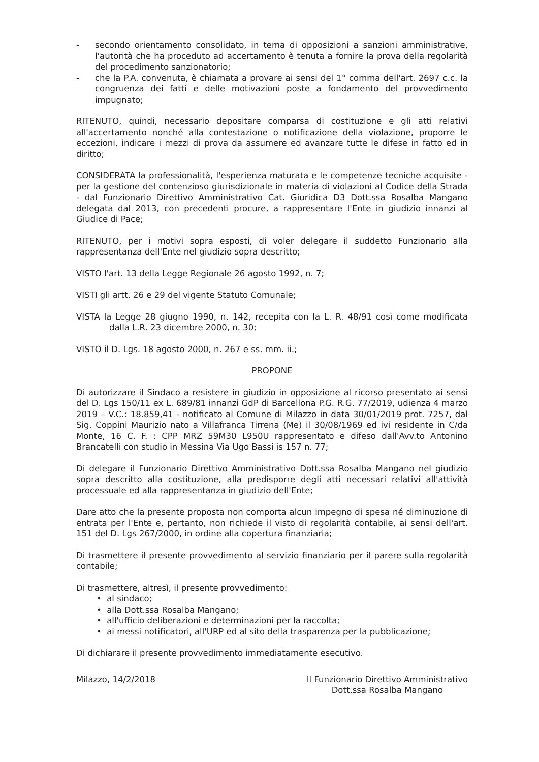- secondo orientamento consolidato, in tema di opposizioni a sanzioni amministrative, l'autorità che ha proceduto ad accertamento è tenuta a fornire la prova della regolarità del procedimento sanzionatorio;
- che la P.A. convenuta, è chiamata a provare ai sensi del 1° comma dell'art. 2697 c.c. la congruenza dei fatti e delle motivazioni poste a fondamento del provvedimento impugnato;
RITENUTO, quindi, necessario depositare comparsa di costituzione e gli atti relativi all'accertamento nonché alla contestazione o notificazione della violazione, proporre le eccezioni, indicare i mezzi di prova da assumere ed avanzare tutte le difese in fatto ed in diritto;
CONSIDERATA la professionalità, l'esperienza maturata e le competenze tecniche acquisite - per la gestione del contenzioso giurisdizionale in materia di violazioni al Codice della Strada - dal Funzionario Direttivo Amministrativo Cat. Giuridica D3 Dott.ssa Rosalba Mangano delegata dal 2013, con precedenti procure, a rappresentare l'Ente in giudizio innanzi al Giudice di Pace;
RITENUTO, per i motivi sopra esposti, di voler delegare il suddetto Funzionario alla rappresentanza dell'Ente nel giudizio sopra descritto;
VISTO l'art. 13 della Legge Regionale 26 agosto 1992, n. 7;
VISTI gli artt. 26 e 29 del vigente Statuto Comunale;
VISTA la Legge 28 giugno 1990, n. 142, recepita con la L. R. 48/91 così come modificata dalla L.R. 23 dicembre 2000, n. 30;
VISTO il D. Lgs. 18 agosto 2000, n. 267 e ss. mm. ii.;
PROPONE
Di autorizzare il Sindaco a resistere in giudizio in opposizione al ricorso presentato ai sensi del D. Lgs 150/11 ex L. 689/81 innanzi GdP di Barcellona P.G. R.G. 77/2019, udienza 4 marzo 2019 – V.C.: 18.859,41 - notificato al Comune di Milazzo in data 30/01/2019 prot. 7257, dal Sig. Coppini Maurizio nato a Villafranca Tirrena (Me) il 30/08/1969 ed ivi residente in C/da Monte, 16 C. F. : CPP MRZ 59M30 L950U rappresentato e difeso dall'Avv.to Antonino Brancatelli con studio in Messina Via Ugo Bassi is 157 n. 77;
Di delegare il Funzionario Direttivo Amministrativo Dott.ssa Rosalba Mangano nel giudizio sopra descritto alla costituzione, alla predisporre degli atti necessari relativi all'attività processuale ed alla rappresentanza in giudizio dell'Ente;
Dare atto che la presente proposta non comporta alcun impegno di spesa né diminuzione di entrata per l'Ente e, pertanto, non richiede il visto di regolarità contabile, ai sensi dell'art. 151 del D. Lgs 267/2000, in ordine alla copertura finanziaria;
Di trasmettere il presente provvedimento al servizio finanziario per il parere sulla regolarità contabile;
Di trasmettere, altresì, il presente provvedimento:
• al sindaco;
• alla Dott.ssa Rosalba Mangano;
• all'ufficio deliberazioni e determinazioni per la raccolta;
• ai messi notificatori, all'URP ed al sito della trasparenza per la pubblicazione;
Di dichiarare il presente provvedimento immediatamente esecutivo.
Milazzo, 14/2/2018 Il Funzionario Direttivo Amministrativo
Dott.ssa Rosalba Mangano